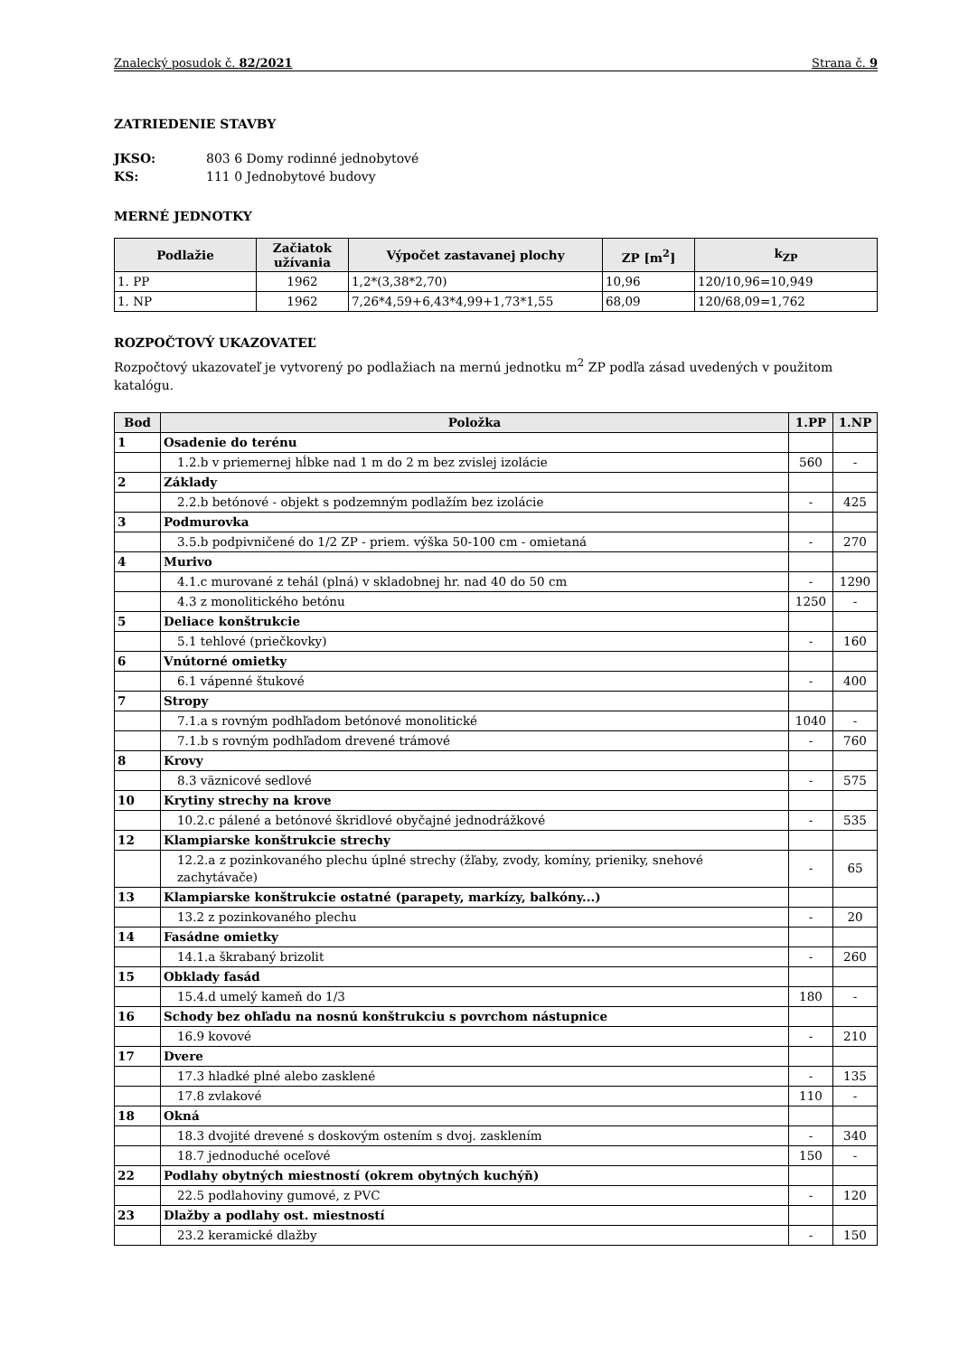Znalecký posudok č. 82/2021 Strana č. 9
ZATRIEDENIE STAVBY
JKSO: 803 6 Domy rodinné jednobytové
KS: 111 0 Jednobytové budovy
MERNÉ JEDNOTKY
| Podlažie | Začiatok užívania | Výpočet zastavanej plochy | ZP [m<sup>2</sup>] | k<sub>ZP</sub> |
| --- | --- | --- | --- | --- |
| 1. PP | 1962 | 1,2*(3,38*2,70) | 10,96 | 120/10,96=10,949 |
| 1. NP | 1962 | 7,26*4,59+6,43*4,99+1,73*1,55 | 68,09 | 120/68,09=1,762 |
ROZPOČTOVÝ UKAZOVATEĽ
Rozpočtový ukazovateľ je vytvorený po podlažiach na mernú jednotku m<sup>2</sup> ZP podľa zásad uvedených v použitom katalógu.
| Bod | Položka | 1.PP | 1.NP |
| --- | --- | --- | --- |
| 1 | Osadenie do terénu | | |
| | 1.2.b v priemernej hĺbke nad 1 m do 2 m bez zvislej izolácie | 560 | - |
| 2 | Základy | | |
| | 2.2.b betónové - objekt s podzemným podlažím bez izolácie | - | 425 |
| 3 | Podmurovka | | |
| | 3.5.b podpivničené do 1/2 ZP - priem. výška 50-100 cm - omietaná | - | 270 |
| 4 | Murivo | | |
| | 4.1.c murované z tehál (plná) v skladobnej hr. nad 40 do 50 cm | - | 1290 |
| | 4.3 z monolitického betónu | 1250 | - |
| 5 | Deliace konštrukcie | | |
| | 5.1 tehlové (priečkovky) | - | 160 |
| 6 | Vnútorné omietky | | |
| | 6.1 vápenné štukové | - | 400 |
| 7 | Stropy | | |
| | 7.1.a s rovným podhľadom betónové monolitické | 1040 | - |
| | 7.1.b s rovným podhľadom drevené trámové | - | 760 |
| 8 | Krovy | | |
| | 8.3 väznicové sedlové | - | 575 |
| 10 | Krytiny strechy na krove | | |
| | 10.2.c pálené a betónové škridlové obyčajné jednodrážkové | - | 535 |
| 12 | Klampiarske konštrukcie strechy | | |
| | 12.2.a z pozinkovaného plechu úplné strechy (žľaby, zvody, komíny, prieniky, snehové zachytávače) | - | 65 |
| 13 | Klampiarske konštrukcie ostatné (parapety, markízy, balkóny...) | | |
| | 13.2 z pozinkovaného plechu | - | 20 |
| 14 | Fasádne omietky | | |
| | 14.1.a škrabaný brizolit | - | 260 |
| 15 | Obklady fasád | | |
| | 15.4.d umelý kameň do 1/3 | 180 | - |
| 16 | Schody bez ohľadu na nosnú konštrukciu s povrchom nástupnice | | |
| | 16.9 kovové | - | 210 |
| 17 | Dvere | | |
| | 17.3 hladké plné alebo zasklené | - | 135 |
| | 17.8 zvlakové | 110 | - |
| 18 | Okná | | |
| | 18.3 dvojité drevené s doskovým ostením s dvoj. zasklením | - | 340 |
| | 18.7 jednoduché oceľové | 150 | - |
| 22 | Podlahy obytných miestností (okrem obytných kuchýň) | | |
| | 22.5 podlahoviny gumové, z PVC | - | 120 |
| 23 | Dlažby a podlahy ost. miestností | | |
| | 23.2 keramické dlažby | - | 150 |